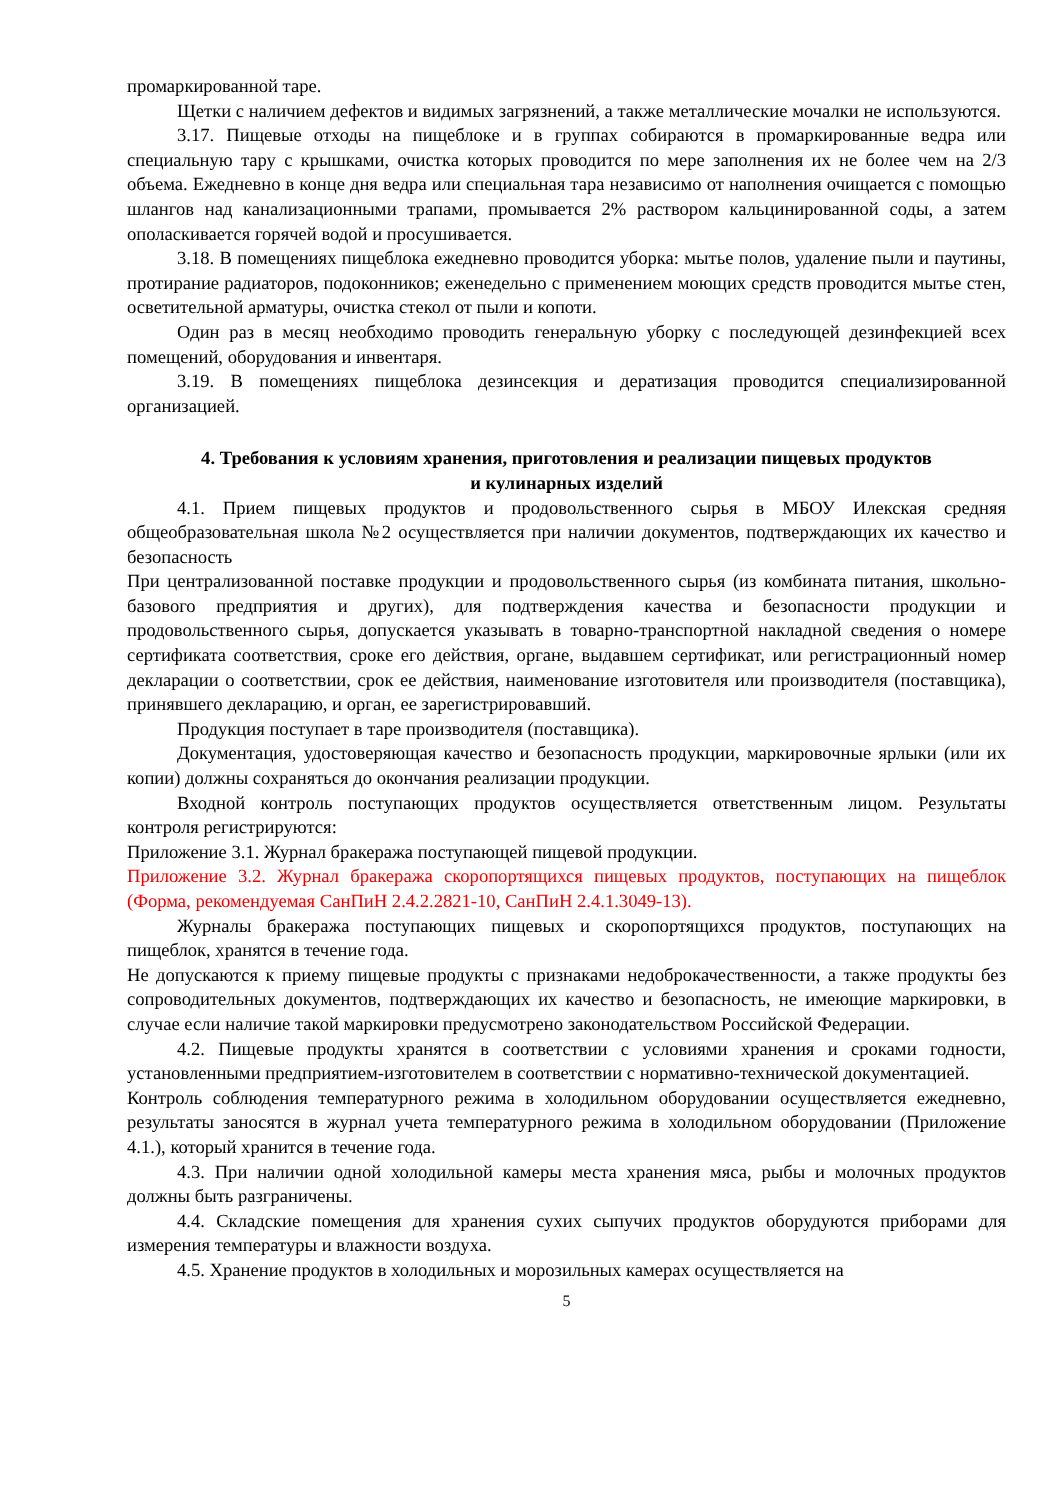промаркированной таре.
Щетки с наличием дефектов и видимых загрязнений, а также металлические мочалки не используются.
3.17. Пищевые отходы на пищеблоке и в группах собираются в промаркированные ведра или специальную тару с крышками, очистка которых проводится по мере заполнения их не более чем на 2/3 объема. Ежедневно в конце дня ведра или специальная тара независимо от наполнения очищается с помощью шлангов над канализационными трапами, промывается 2% раствором кальцинированной соды, а затем ополаскивается горячей водой и просушивается.
3.18. В помещениях пищеблока ежедневно проводится уборка: мытье полов, удаление пыли и паутины, протирание радиаторов, подоконников; еженедельно с применением моющих средств проводится мытье стен, осветительной арматуры, очистка стекол от пыли и копоти.
Один раз в месяц необходимо проводить генеральную уборку с последующей дезинфекцией всех помещений, оборудования и инвентаря.
3.19. В помещениях пищеблока дезинсекция и дератизация проводится специализированной организацией.
4. Требования к условиям хранения, приготовления и реализации пищевых продуктов
и кулинарных изделий
4.1. Прием пищевых продуктов и продовольственного сырья в МБОУ Илекская средняя общеобразовательная школа №2 осуществляется при наличии документов, подтверждающих их качество и безопасность
При централизованной поставке продукции и продовольственного сырья (из комбината питания, школьно-базового предприятия и других), для подтверждения качества и безопасности продукции и продовольственного сырья, допускается указывать в товарно-транспортной накладной сведения о номере сертификата соответствия, сроке его действия, органе, выдавшем сертификат, или регистрационный номер декларации о соответствии, срок ее действия, наименование изготовителя или производителя (поставщика), принявшего декларацию, и орган, ее зарегистрировавший.
Продукция поступает в таре производителя (поставщика).
Документация, удостоверяющая качество и безопасность продукции, маркировочные ярлыки (или их копии) должны сохраняться до окончания реализации продукции.
Входной контроль поступающих продуктов осуществляется ответственным лицом. Результаты контроля регистрируются:
Приложение 3.1. Журнал бракеража поступающей пищевой продукции.
Приложение 3.2. Журнал бракеража скоропортящихся пищевых продуктов, поступающих на пищеблок (Форма, рекомендуемая СанПиН 2.4.2.2821-10, СанПиН 2.4.1.3049-13).
Журналы бракеража поступающих пищевых и скоропортящихся продуктов, поступающих на пищеблок, хранятся в течение года.
Не допускаются к приему пищевые продукты с признаками недоброкачественности, а также продукты без сопроводительных документов, подтверждающих их качество и безопасность, не имеющие маркировки, в случае если наличие такой маркировки предусмотрено законодательством Российской Федерации.
4.2. Пищевые продукты хранятся в соответствии с условиями хранения и сроками годности, установленными предприятием-изготовителем в соответствии с нормативно-технической документацией.
Контроль соблюдения температурного режима в холодильном оборудовании осуществляется ежедневно, результаты заносятся в журнал учета температурного режима в холодильном оборудовании (Приложение 4.1.), который хранится в течение года.
4.3. При наличии одной холодильной камеры места хранения мяса, рыбы и молочных продуктов должны быть разграничены.
4.4. Складские помещения для хранения сухих сыпучих продуктов оборудуются приборами для измерения температуры и влажности воздуха.
4.5. Хранение продуктов в холодильных и морозильных камерах осуществляется на
5